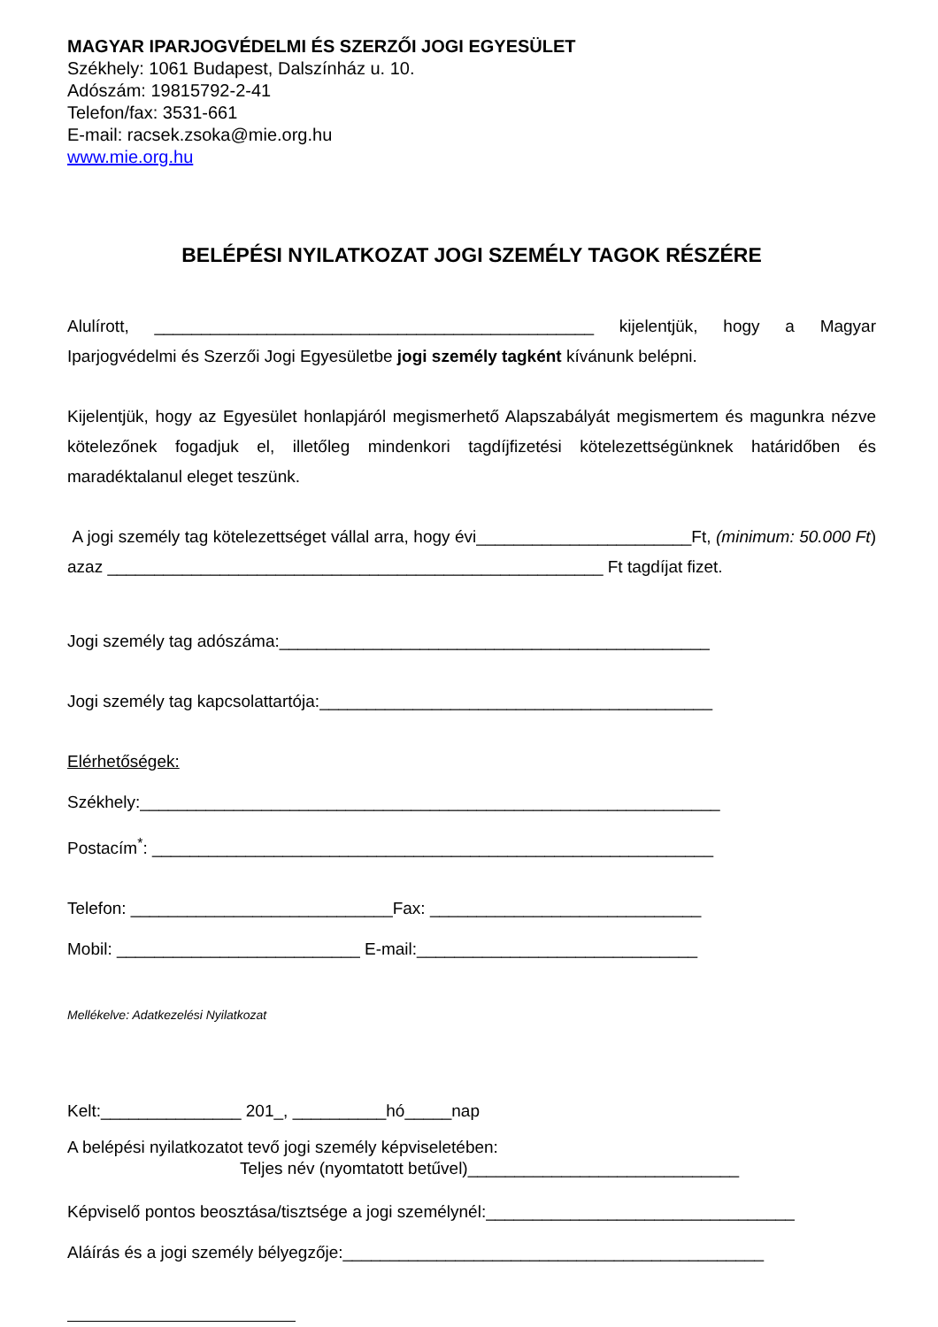MAGYAR IPARJOGVÉDELMI ÉS SZERZŐI JOGI EGYESÜLET
Székhely: 1061 Budapest, Dalszínház u. 10.
Adószám: 19815792-2-41
Telefon/fax: 3531-661
E-mail: racsek.zsoka@mie.org.hu
www.mie.org.hu
BELÉPÉSI NYILATKOZAT JOGI SZEMÉLY TAGOK RÉSZÉRE
Alulírott, _______________________________________________ kijelentjük, hogy a Magyar Iparjogvédelmi és Szerzői Jogi Egyesületbe jogi személy tagként kívánunk belépni.
Kijelentjük, hogy az Egyesület honlapjáról megismerhető Alapszabályát megismertem és magunkra nézve kötelezőnek fogadjuk el, illetőleg mindenkori tagdíjfizetési kötelezettségünknek határidőben és maradéktalanul eleget teszünk.
A jogi személy tag kötelezettséget vállal arra, hogy évi_______________________Ft, (minimum: 50.000 Ft) azaz _____________________________________________________ Ft tagdíjat fizet.
Jogi személy tag adószáma:______________________________________________
Jogi személy tag kapcsolattartója:__________________________________________
Elérhetőségek:
Székhely:______________________________________________________________
Postacím<sup>*</sup>: ____________________________________________________________
Telefon: ____________________________Fax: _____________________________
Mobil: __________________________ E-mail:______________________________
Mellékelve: Adatkezelési Nyilatkozat
Kelt:_______________ 201_, __________hó_____nap
A belépési nyilatkozatot tevő jogi személy képviseletében:
Teljes név (nyomtatott betűvel)_____________________________
Képviselő pontos beosztása/tisztsége a jogi személynél:_________________________________
Aláírás és a jogi személy bélyegzője:_____________________________________________